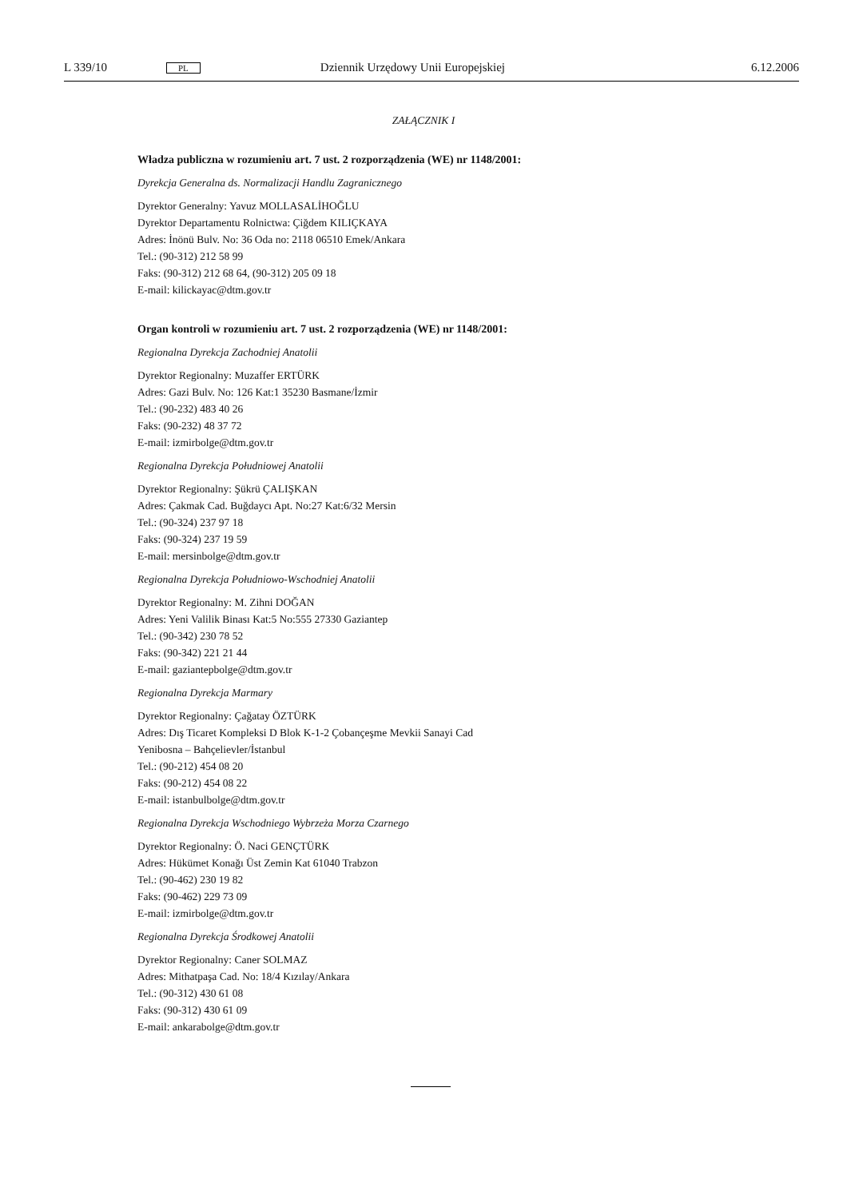L 339/10 PL Dziennik Urzędowy Unii Europejskiej 6.12.2006
ZAŁĄCZNIK I
Władza publiczna w rozumieniu art. 7 ust. 2 rozporządzenia (WE) nr 1148/2001:
Dyrekcja Generalna ds. Normalizacji Handlu Zagranicznego
Dyrektor Generalny: Yavuz MOLLASALİHOĞLU
Dyrektor Departamentu Rolnictwa: Çiğdem KILIÇKAYA
Adres: İnönü Bulv. No: 36 Oda no: 2118 06510 Emek/Ankara
Tel.: (90-312) 212 58 99
Faks: (90-312) 212 68 64, (90-312) 205 09 18
E-mail: kilickayac@dtm.gov.tr
Organ kontroli w rozumieniu art. 7 ust. 2 rozporządzenia (WE) nr 1148/2001:
Regionalna Dyrekcja Zachodniej Anatolii
Dyrektor Regionalny: Muzaffer ERTÜRK
Adres: Gazi Bulv. No: 126 Kat:1 35230 Basmane/İzmir
Tel.: (90-232) 483 40 26
Faks: (90-232) 48 37 72
E-mail: izmirbolge@dtm.gov.tr
Regionalna Dyrekcja Południowej Anatolii
Dyrektor Regionalny: Şükrü ÇALIŞKAN
Adres: Çakmak Cad. Buğdaycı Apt. No:27 Kat:6/32 Mersin
Tel.: (90-324) 237 97 18
Faks: (90-324) 237 19 59
E-mail: mersinbolge@dtm.gov.tr
Regionalna Dyrekcja Południowo-Wschodniej Anatolii
Dyrektor Regionalny: M. Zihni DOĞAN
Adres: Yeni Valilik Binası Kat:5 No:555 27330 Gaziantep
Tel.: (90-342) 230 78 52
Faks: (90-342) 221 21 44
E-mail: gaziantepbolge@dtm.gov.tr
Regionalna Dyrekcja Marmary
Dyrektor Regionalny: Çağatay ÖZTÜRK
Adres: Dış Ticaret Kompleksi D Blok K-1-2 Çobançeşme Mevkii Sanayi Cad
Yenibosna – Bahçelievler/İstanbul
Tel.: (90-212) 454 08 20
Faks: (90-212) 454 08 22
E-mail: istanbulbolge@dtm.gov.tr
Regionalna Dyrekcja Wschodniego Wybrzeża Morza Czarnego
Dyrektor Regionalny: Ö. Naci GENÇTÜRK
Adres: Hükümet Konağı Üst Zemin Kat 61040 Trabzon
Tel.: (90-462) 230 19 82
Faks: (90-462) 229 73 09
E-mail: izmirbolge@dtm.gov.tr
Regionalna Dyrekcja Środkowej Anatolii
Dyrektor Regionalny: Caner SOLMAZ
Adres: Mithatpaşa Cad. No: 18/4 Kızılay/Ankara
Tel.: (90-312) 430 61 08
Faks: (90-312) 430 61 09
E-mail: ankarabolge@dtm.gov.tr